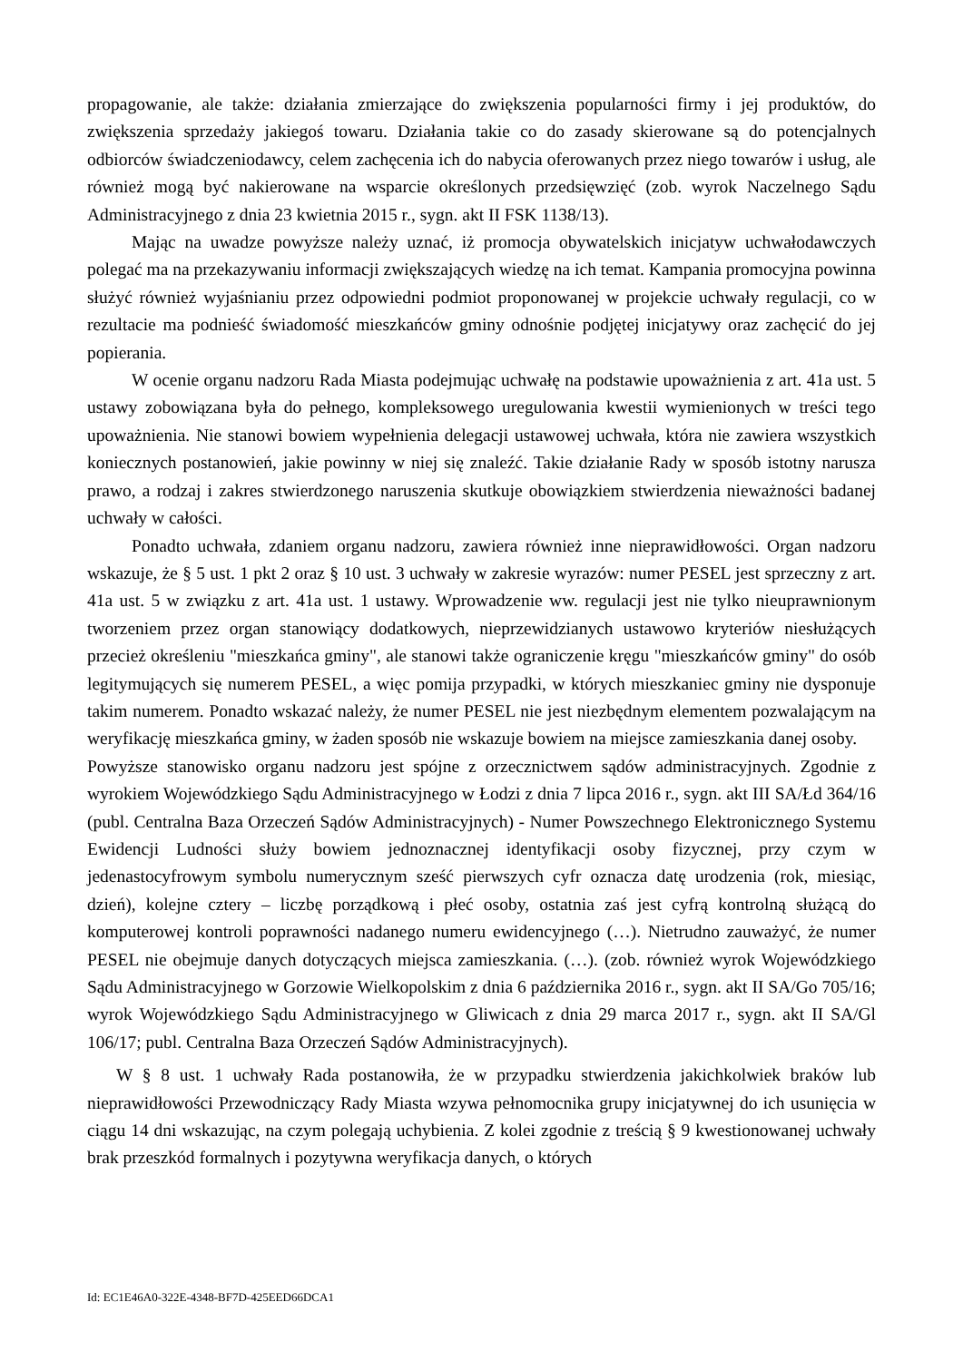propagowanie, ale także: działania zmierzające do zwiększenia popularności firmy i jej produktów, do zwiększenia sprzedaży jakiegoś towaru. Działania takie co do zasady skierowane są do potencjalnych odbiorców świadczeniodawcy, celem zachęcenia ich do nabycia oferowanych przez niego towarów i usług, ale również mogą być nakierowane na wsparcie określonych przedsięwzięć (zob. wyrok Naczelnego Sądu Administracyjnego z dnia 23 kwietnia 2015 r., sygn. akt II FSK 1138/13).
Mając na uwadze powyższe należy uznać, iż promocja obywatelskich inicjatyw uchwałodawczych polegać ma na przekazywaniu informacji zwiększających wiedzę na ich temat. Kampania promocyjna powinna służyć również wyjaśnianiu przez odpowiedni podmiot proponowanej w projekcie uchwały regulacji, co w rezultacie ma podnieść świadomość mieszkańców gminy odnośnie podjętej inicjatywy oraz zachęcić do jej popierania.
W ocenie organu nadzoru Rada Miasta podejmując uchwałę na podstawie upoważnienia z art. 41a ust. 5 ustawy zobowiązana była do pełnego, kompleksowego uregulowania kwestii wymienionych w treści tego upoważnienia. Nie stanowi bowiem wypełnienia delegacji ustawowej uchwała, która nie zawiera wszystkich koniecznych postanowień, jakie powinny w niej się znaleźć. Takie działanie Rady w sposób istotny narusza prawo, a rodzaj i zakres stwierdzonego naruszenia skutkuje obowiązkiem stwierdzenia nieważności badanej uchwały w całości.
Ponadto uchwała, zdaniem organu nadzoru, zawiera również inne nieprawidłowości. Organ nadzoru wskazuje, że § 5 ust. 1 pkt 2 oraz § 10 ust. 3 uchwały w zakresie wyrazów: numer PESEL jest sprzeczny z art. 41a ust. 5 w związku z art. 41a ust. 1 ustawy. Wprowadzenie ww. regulacji jest nie tylko nieuprawnionym tworzeniem przez organ stanowiący dodatkowych, nieprzewidzianych ustawowo kryteriów niesłużących przecież określeniu "mieszkańca gminy", ale stanowi także ograniczenie kręgu "mieszkańców gminy" do osób legitymujących się numerem PESEL, a więc pomija przypadki, w których mieszkaniec gminy nie dysponuje takim numerem. Ponadto wskazać należy, że numer PESEL nie jest niezbędnym elementem pozwalającym na weryfikację mieszkańca gminy, w żaden sposób nie wskazuje bowiem na miejsce zamieszkania danej osoby.
Powyższe stanowisko organu nadzoru jest spójne z orzecznictwem sądów administracyjnych. Zgodnie z wyrokiem Wojewódzkiego Sądu Administracyjnego w Łodzi z dnia 7 lipca 2016 r., sygn. akt III SA/Łd 364/16 (publ. Centralna Baza Orzeczeń Sądów Administracyjnych) - Numer Powszechnego Elektronicznego Systemu Ewidencji Ludności służy bowiem jednoznacznej identyfikacji osoby fizycznej, przy czym w jedenastocyfrowym symbolu numerycznym sześć pierwszych cyfr oznacza datę urodzenia (rok, miesiąc, dzień), kolejne cztery – liczbę porządkową i płeć osoby, ostatnia zaś jest cyfrą kontrolną służącą do komputerowej kontroli poprawności nadanego numeru ewidencyjnego (…). Nietrudno zauważyć, że numer PESEL nie obejmuje danych dotyczących miejsca zamieszkania. (…). (zob. również wyrok Wojewódzkiego Sądu Administracyjnego w Gorzowie Wielkopolskim z dnia 6 października 2016 r., sygn. akt II SA/Go 705/16; wyrok Wojewódzkiego Sądu Administracyjnego w Gliwicach z dnia 29 marca 2017 r., sygn. akt II SA/Gl 106/17; publ. Centralna Baza Orzeczeń Sądów Administracyjnych).
W § 8 ust. 1 uchwały Rada postanowiła, że w przypadku stwierdzenia jakichkolwiek braków lub nieprawidłowości Przewodniczący Rady Miasta wzywa pełnomocnika grupy inicjatywnej do ich usunięcia w ciągu 14 dni wskazując, na czym polegają uchybienia. Z kolei zgodnie z treścią § 9 kwestionowanej uchwały brak przeszkód formalnych i pozytywna weryfikacja danych, o których
Id: EC1E46A0-322E-4348-BF7D-425EED66DCA1